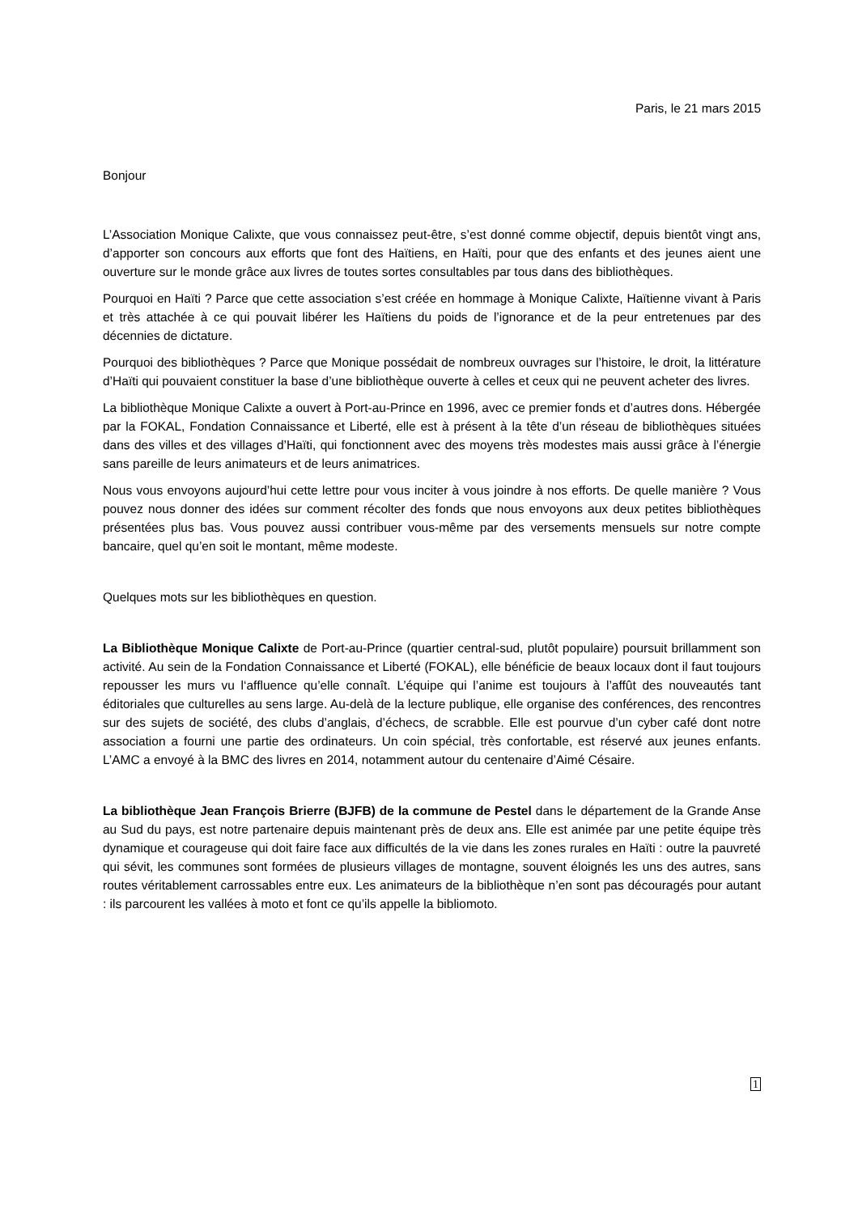Paris, le 21 mars 2015
Bonjour
L’Association Monique Calixte, que vous connaissez peut-être, s’est donné comme objectif, depuis bientôt vingt ans, d’apporter son concours aux efforts que font des Haïtiens, en Haïti, pour que des enfants et des jeunes aient une ouverture sur le monde grâce aux livres de toutes sortes consultables par tous dans des bibliothèques.
Pourquoi en Haïti ? Parce que cette association s’est créée en hommage à Monique Calixte, Haïtienne vivant à Paris et très attachée à ce qui pouvait libérer les Haïtiens du poids de l’ignorance et de la peur entretenues par des décennies de dictature.
Pourquoi des bibliothèques ? Parce que Monique possédait de nombreux ouvrages sur l’histoire, le droit, la littérature d’Haïti qui pouvaient constituer la base d’une bibliothèque ouverte à celles et ceux qui ne peuvent acheter des livres.
La bibliothèque Monique Calixte a ouvert à Port-au-Prince en 1996, avec ce premier fonds et d’autres dons. Hébergée par la FOKAL, Fondation Connaissance et Liberté, elle est à présent à la tête d’un réseau de bibliothèques situées dans des villes et des villages d’Haïti, qui fonctionnent avec des moyens très modestes mais aussi grâce à l’énergie sans pareille de leurs animateurs et de leurs animatrices.
Nous vous envoyons aujourd’hui cette lettre pour vous inciter à vous joindre à nos efforts. De quelle manière ? Vous pouvez nous donner des idées sur comment récolter des fonds que nous envoyons aux deux petites bibliothèques présentées plus bas. Vous pouvez aussi contribuer vous-même par des versements mensuels sur notre compte bancaire, quel qu’en soit le montant, même modeste.
Quelques mots sur les bibliothèques en question.
La Bibliothèque Monique Calixte de Port-au-Prince (quartier central-sud, plutôt populaire) poursuit brillamment son activité. Au sein de la Fondation Connaissance et Liberté (FOKAL), elle bénéficie de beaux locaux dont il faut toujours repousser les murs vu l‘affluence qu’elle connaît. L’équipe qui l’anime est toujours à l’affût des nouveautés tant éditoriales que culturelles au sens large. Au-delà de la lecture publique, elle organise des conférences, des rencontres sur des sujets de société, des clubs d’anglais, d’échecs, de scrabble. Elle est pourvue d’un cyber café dont notre association a fourni une partie des ordinateurs. Un coin spécial, très confortable, est réservé aux jeunes enfants. L’AMC a envoyé à la BMC des livres en 2014, notamment autour du centenaire d’Aimé Césaire.
La bibliothèque Jean François Brierre (BJFB) de la commune de Pestel dans le département de la Grande Anse au Sud du pays, est notre partenaire depuis maintenant près de deux ans. Elle est animée par une petite équipe très dynamique et courageuse qui doit faire face aux difficultés de la vie dans les zones rurales en Haïti : outre la pauvreté qui sévit, les communes sont formées de plusieurs villages de montagne, souvent éloignés les uns des autres, sans routes véritablement carrossables entre eux. Les animateurs de la bibliothèque n’en sont pas découragés pour autant : ils parcourent les vallées à moto et font ce qu’ils appelle la bibliomoto.
1